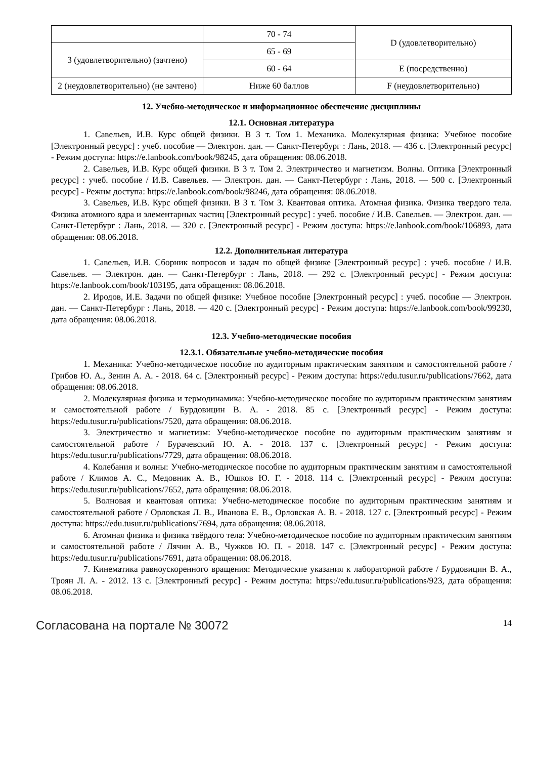| | 70 - 74 | D (удовлетворительно) |
| 3 (удовлетворительно) (зачтено) | 65 - 69 | |
| | 60 - 64 | E (посредственно) |
| 2 (неудовлетворительно) (не зачтено) | Ниже 60 баллов | F (неудовлетворительно) |
12. Учебно-методическое и информационное обеспечение дисциплины
12.1. Основная литература
1. Савельев, И.В. Курс общей физики. В 3 т. Том 1. Механика. Молекулярная физика: Учебное пособие [Электронный ресурс] : учеб. пособие — Электрон. дан. — Санкт-Петербург : Лань, 2018. — 436 с. [Электронный ресурс] - Режим доступа: https://e.lanbook.com/book/98245, дата обращения: 08.06.2018.
2. Савельев, И.В. Курс общей физики. В 3 т. Том 2. Электричество и магнетизм. Волны. Оптика [Электронный ресурс] : учеб. пособие / И.В. Савельев. — Электрон. дан. — Санкт-Петербург : Лань, 2018. — 500 с. [Электронный ресурс] - Режим доступа: https://e.lanbook.com/book/98246, дата обращения: 08.06.2018.
3. Савельев, И.В. Курс общей физики. В 3 т. Том 3. Квантовая оптика. Атомная физика. Физика твердого тела. Физика атомного ядра и элементарных частиц [Электронный ресурс] : учеб. пособие / И.В. Савельев. — Электрон. дан. — Санкт-Петербург : Лань, 2018. — 320 с. [Электронный ресурс] - Режим доступа: https://e.lanbook.com/book/106893, дата обращения: 08.06.2018.
12.2. Дополнительная литература
1. Савельев, И.В. Сборник вопросов и задач по общей физике [Электронный ресурс] : учеб. пособие / И.В. Савельев. — Электрон. дан. — Санкт-Петербург : Лань, 2018. — 292 с. [Электронный ресурс] - Режим доступа: https://e.lanbook.com/book/103195, дата обращения: 08.06.2018.
2. Иродов, И.Е. Задачи по общей физике: Учебное пособие [Электронный ресурс] : учеб. пособие — Электрон. дан. — Санкт-Петербург : Лань, 2018. — 420 с. [Электронный ресурс] - Режим доступа: https://e.lanbook.com/book/99230, дата обращения: 08.06.2018.
12.3. Учебно-методические пособия
12.3.1. Обязательные учебно-методические пособия
1. Механика: Учебно-методическое пособие по аудиторным практическим занятиям и самостоятельной работе / Грибов Ю. А., Зенин А. А. - 2018. 64 с. [Электронный ресурс] - Режим доступа: https://edu.tusur.ru/publications/7662, дата обращения: 08.06.2018.
2. Молекулярная физика и термодинамика: Учебно-методическое пособие по аудиторным практическим занятиям и самостоятельной работе / Бурдовицин В. А. - 2018. 85 с. [Электронный ресурс] - Режим доступа: https://edu.tusur.ru/publications/7520, дата обращения: 08.06.2018.
3. Электричество и магнетизм: Учебно-методическое пособие по аудиторным практическим занятиям и самостоятельной работе / Бурачевский Ю. А. - 2018. 137 с. [Электронный ресурс] - Режим доступа: https://edu.tusur.ru/publications/7729, дата обращения: 08.06.2018.
4. Колебания и волны: Учебно-методическое пособие по аудиторным практическим занятиям и самостоятельной работе / Климов А. С., Медовник А. В., Юшков Ю. Г. - 2018. 114 с. [Электронный ресурс] - Режим доступа: https://edu.tusur.ru/publications/7652, дата обращения: 08.06.2018.
5. Волновая и квантовая оптика: Учебно-методическое пособие по аудиторным практическим занятиям и самостоятельной работе / Орловская Л. В., Иванова Е. В., Орловская А. В. - 2018. 127 с. [Электронный ресурс] - Режим доступа: https://edu.tusur.ru/publications/7694, дата обращения: 08.06.2018.
6. Атомная физика и физика твёрдого тела: Учебно-методическое пособие по аудиторным практическим занятиям и самостоятельной работе / Лячин А. В., Чужков Ю. П. - 2018. 147 с. [Электронный ресурс] - Режим доступа: https://edu.tusur.ru/publications/7691, дата обращения: 08.06.2018.
7. Кинематика равноускоренного вращения: Методические указания к лабораторной работе / Бурдовицин В. А., Троян Л. А. - 2012. 13 с. [Электронный ресурс] - Режим доступа: https://edu.tusur.ru/publications/923, дата обращения: 08.06.2018.
Согласована на портале № 30072 14